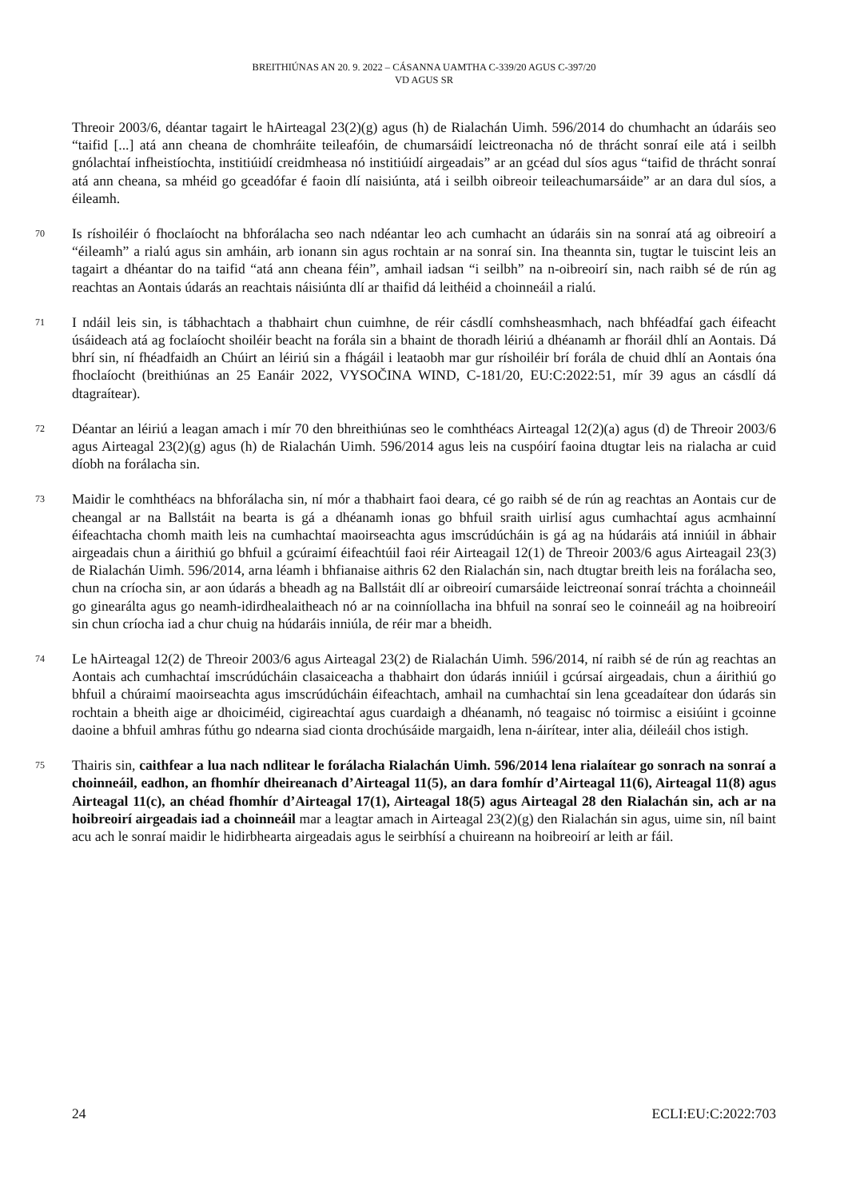BREITHIÚNAS AN 20. 9. 2022 – CÁSANNA UAMTHA C-339/20 AGUS C-397/20
VD AGUS SR
Threoir 2003/6, déantar tagairt le hAirteagal 23(2)(g) agus (h) de Rialachán Uimh. 596/2014 do chumhacht an údaráis seo “taifid [...] atá ann cheana de chomhráite teileafóin, de chumarsáidí leictreonacha nó de thrácht sonraí eile atá i seilbh gnólachtaí infheistíochta, institiúidí creidmheasa nó institiúidí airgeadais” ar an gcéad dul síos agus “taifid de thrácht sonraí atá ann cheana, sa mhéid go gceadófar é faoin dlí naisiúnta, atá i seilbh oibreoir teileachumarsáide” ar an dara dul síos, a éileamh.
70
Is ríshoiléir ó fhoclaíocht na bhforálacha seo nach ndéantar leo ach cumhacht an údaráis sin na sonraí atá ag oibreoirí a “éileamh” a rialú agus sin amháin, arb ionann sin agus rochtain ar na sonraí sin. Ina theannta sin, tugtar le tuiscint leis an tagairt a dhéantar do na taifid “atá ann cheana féin”, amhail iadsan “i seilbh” na n-oibreoirí sin, nach raibh sé de rún ag reachtas an Aontais údarás an reachtais náisiúnta dlí ar thaifid dá leithéid a choinneáil a rialú.
71
I ndáil leis sin, is tábhachtach a thabhairt chun cuimhne, de réir cásdlí comhsheasmhach, nach bhféadfaí gach éifeacht úsáideach atá ag foclaíocht shoiléir beacht na forála sin a bhaint de thoradh léiriú a dhéanamh ar fhoráil dhlí an Aontais. Dá bhrí sin, ní fhéadfaidh an Chúirt an léiriú sin a fhágáil i leataobh mar gur ríshoiléir brí forála de chuid dhlí an Aontais óna fhoclaíocht (breithiúnas an 25 Eanáir 2022, VYSOČINA WIND, C-181/20, EU:C:2022:51, mír 39 agus an cásdlí dá dtagraítear).
72
Déantar an léiriú a leagan amach i mír 70 den bhreithiúnas seo le comhthéacs Airteagal 12(2)(a) agus (d) de Threoir 2003/6 agus Airteagal 23(2)(g) agus (h) de Rialachán Uimh. 596/2014 agus leis na cuspóirí faoina dtugtar leis na rialacha ar cuid díobh na forálacha sin.
73
Maidir le comhthéacs na bhforálacha sin, ní mór a thabhairt faoi deara, cé go raibh sé de rún ag reachtas an Aontais cur de cheangal ar na Ballstáit na bearta is gá a dhéanamh ionas go bhfuil sraith uirlisí agus cumhachtaí agus acmhainní éifeachtacha chomh maith leis na cumhachtaí maoirseachta agus imscrúdúcháin is gá ag na húdaráis atá inniúil in ábhair airgeadais chun a áirithiú go bhfuil a gcúraimí éifeachtúil faoi réir Airteagail 12(1) de Threoir 2003/6 agus Airteagail 23(3) de Rialachán Uimh. 596/2014, arna léamh i bhfianaise aithris 62 den Rialachán sin, nach dtugtar breith leis na forálacha seo, chun na críocha sin, ar aon údarás a bheadh ag na Ballstáit dlí ar oibreoirí cumarsáide leictreonaí sonraí tráchta a choinneáil go ginearálta agus go neamh-idirdhealaitheach nó ar na coinníollacha ina bhfuil na sonraí seo le coinneáil ag na hoibreoirí sin chun críocha iad a chur chuig na húdaráis inniúla, de réir mar a bheidh.
74
Le hAirteagal 12(2) de Threoir 2003/6 agus Airteagal 23(2) de Rialachán Uimh. 596/2014, ní raibh sé de rún ag reachtas an Aontais ach cumhachtaí imscrúdúcháin clasaiceacha a thabhairt don údarás inniúil i gcúrsaí airgeadais, chun a áirithiú go bhfuil a chúraimí maoirseachta agus imscrúdúcháin éifeachtach, amhail na cumhachtaí sin lena gceadaítear don údarás sin rochtain a bheith aige ar dhoiciméid, cigireachtaí agus cuardaigh a dhéanamh, nó teagaisc nó toirmisc a eisiúint i gcoinne daoine a bhfuil amhras fúthu go ndearna siad cionta drochúsáide margaidh, lena n-áirítear, inter alia, déileáil chos istigh.
75
Thairis sin, caithfear a lua nach ndlitear le forálacha Rialachán Uimh. 596/2014 lena rialaítear go sonrach na sonraí a choinneáil, eadhon, an fhomhír dheireanach d’Airteagal 11(5), an dara fomhír d’Airteagal 11(6), Airteagal 11(8) agus Airteagal 11(c), an chéad fhomhír d’Airteagal 17(1), Airteagal 18(5) agus Airteagal 28 den Rialachán sin, ach ar na hoibreoirí airgeadais iad a choinneáil mar a leagtar amach in Airteagal 23(2)(g) den Rialachán sin agus, uime sin, níl baint acu ach le sonraí maidir le hidirbhearta airgeadais agus le seirbhísí a chuireann na hoibreoirí ar leith ar fáil.
24 ECLI:EU:C:2022:703